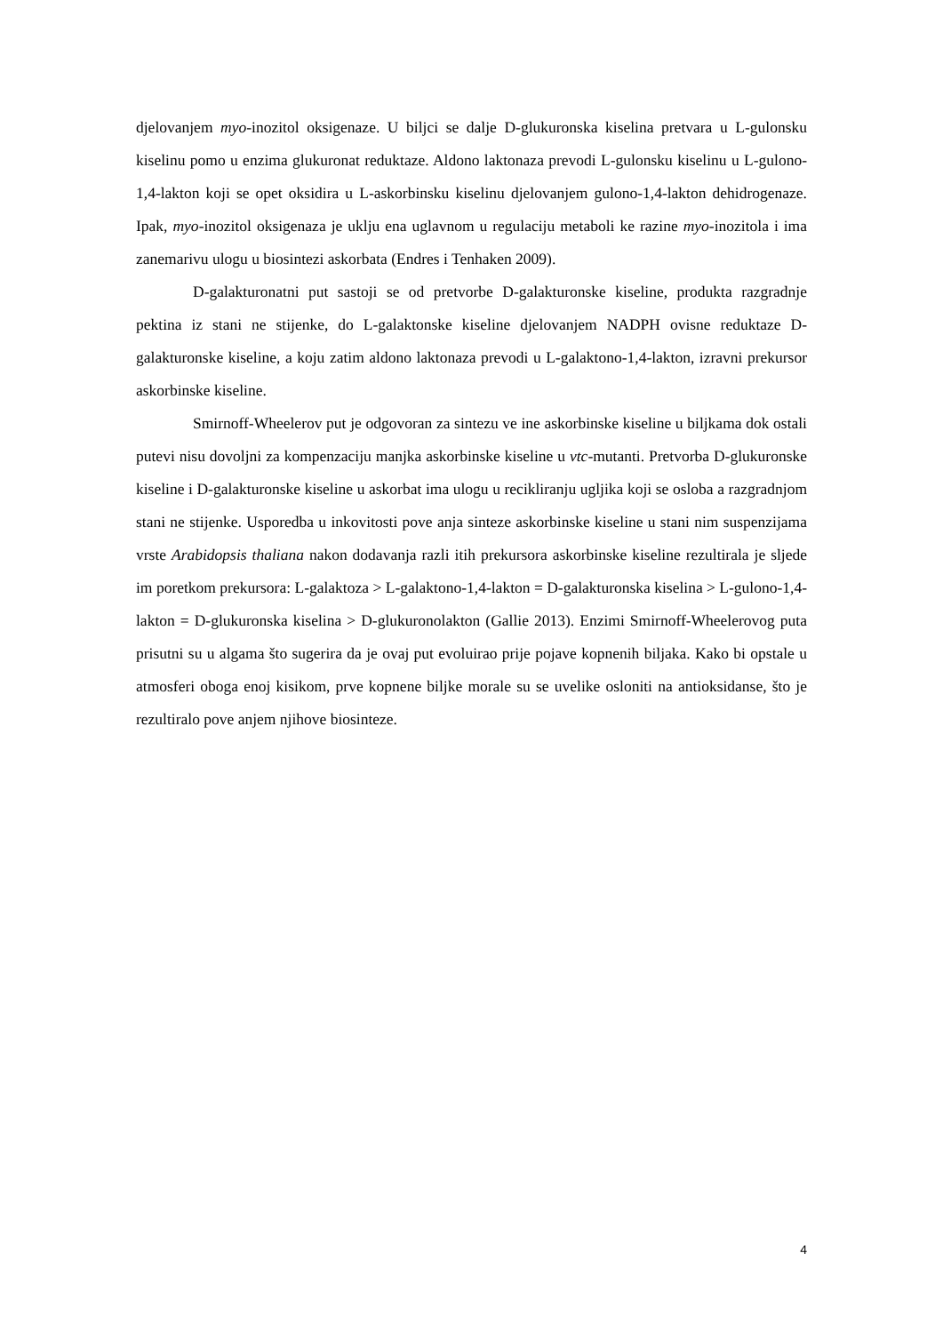djelovanjem myo-inozitol oksigenaze. U biljci se dalje D-glukuronska kiselina pretvara u L-gulonsku kiselinu pomo u enzima glukuronat reduktaze. Aldono laktonaza prevodi L-gulonsku kiselinu u L-gulono-1,4-lakton koji se opet oksidira u L-askorbinsku kiselinu djelovanjem gulono-1,4-lakton dehidrogenaze. Ipak, myo-inozitol oksigenaza je uklju ena uglavnom u regulaciju metaboli ke razine myo-inozitola i ima zanemarivu ulogu u biosintezi askorbata (Endres i Tenhaken 2009).
D-galakturonatni put sastoji se od pretvorbe D-galakturonske kiseline, produkta razgradnje pektina iz stani ne stijenke, do L-galaktonske kiseline djelovanjem NADPH ovisne reduktaze D-galakturonske kiseline, a koju zatim aldono laktonaza prevodi u L-galaktono-1,4-lakton, izravni prekursor askorbinske kiseline.
Smirnoff-Wheelerov put je odgovoran za sintezu ve ine askorbinske kiseline u biljkama dok ostali putevi nisu dovoljni za kompenzaciju manjka askorbinske kiseline u vtc-mutanti. Pretvorba D-glukuronske kiseline i D-galakturonske kiseline u askorbat ima ulogu u recikliranju ugljika koji se osloba a razgradnjom stani ne stijenke. Usporedba u inkovitosti pove anja sinteze askorbinske kiseline u stani nim suspenzijama vrste Arabidopsis thaliana nakon dodavanja razli itih prekursora askorbinske kiseline rezultirala je sljede im poretkom prekursora: L-galaktoza > L-galaktono-1,4-lakton = D-galakturonska kiselina > L-gulono-1,4-lakton = D-glukuronska kiselina > D-glukuronolakton (Gallie 2013). Enzimi Smirnoff-Wheelerovog puta prisutni su u algama što sugerira da je ovaj put evoluirao prije pojave kopnenih biljaka. Kako bi opstale u atmosferi oboga enoj kisikom, prve kopnene biljke morale su se uvelike osloniti na antioksidanse, što je rezultiralo pove anjem njihove biosinteze.
4